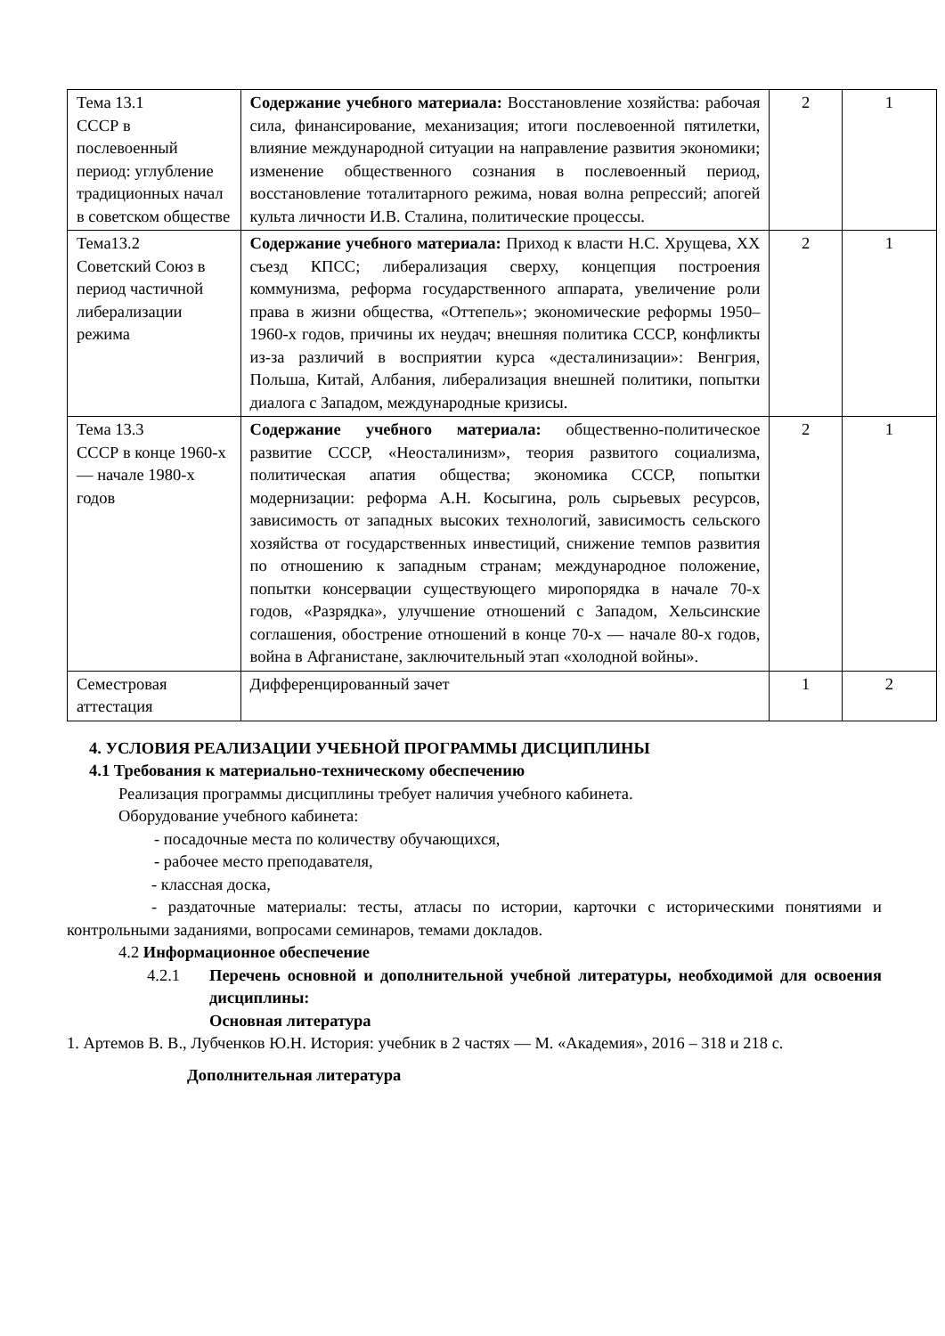| Тема 13.1 СССР в послевоенный период: углубление традиционных начал в советском обществе | Содержание учебного материала: Восстановление хозяйства: рабочая сила, финансирование, механизация; итоги послевоенной пятилетки, влияние международной ситуации на направление развития экономики; изменение общественного сознания в послевоенный период, восстановление тоталитарного режима, новая волна репрессий; апогей культа личности И.В. Сталина, политические процессы. | 2 | 1 |
| Тема13.2 Советский Союз в период частичной либерализации режима | Содержание учебного материала: Приход к власти Н.С. Хрущева, XX съезд КПСС; либерализация сверху, концепция построения коммунизма, реформа государственного аппарата, увеличение роли права в жизни общества, «Оттепель»; экономические реформы 1950–1960-х годов, причины их неудач; внешняя политика СССР, конфликты из-за различий в восприятии курса «десталинизации»: Венгрия, Польша, Китай, Албания, либерализация внешней политики, попытки диалога с Западом, международные кризисы. | 2 | 1 |
| Тема 13.3 СССР в конце 1960-х — начале 1980-х годов | Содержание учебного материала: общественно-политическое развитие СССР, «Неосталинизм», теория развитого социализма, политическая апатия общества; экономика СССР, попытки модернизации: реформа А.Н. Косыгина, роль сырьевых ресурсов, зависимость от западных высоких технологий, зависимость сельского хозяйства от государственных инвестиций, снижение темпов развития по отношению к западным странам; международное положение, попытки консервации существующего миропорядка в начале 70-х годов, «Разрядка», улучшение отношений с Западом, Хельсинские соглашения, обострение отношений в конце 70-х — начале 80-х годов, война в Афганистане, заключительный этап «холодной войны». | 2 | 1 |
| Семестровая аттестация | Дифференцированный зачет | 1 | 2 |
4. УСЛОВИЯ РЕАЛИЗАЦИИ УЧЕБНОЙ ПРОГРАММЫ ДИСЦИПЛИНЫ
4.1 Требования к материально-техническому обеспечению
Реализация программы дисциплины требует наличия учебного кабинета.
Оборудование учебного кабинета:
- посадочные места по количеству обучающихся,
- рабочее место преподавателя,
- классная доска,
- раздаточные материалы: тесты, атласы по истории, карточки с историческими понятиями и контрольными заданиями, вопросами семинаров, темами докладов.
4.2 Информационное обеспечение
4.2.1 Перечень основной и дополнительной учебной литературы, необходимой для освоения дисциплины:
Основная литература
1. Артемов В. В., Лубченков Ю.Н. История: учебник в 2 частях — М. «Академия», 2016 – 318 и 218 с.
Дополнительная литература